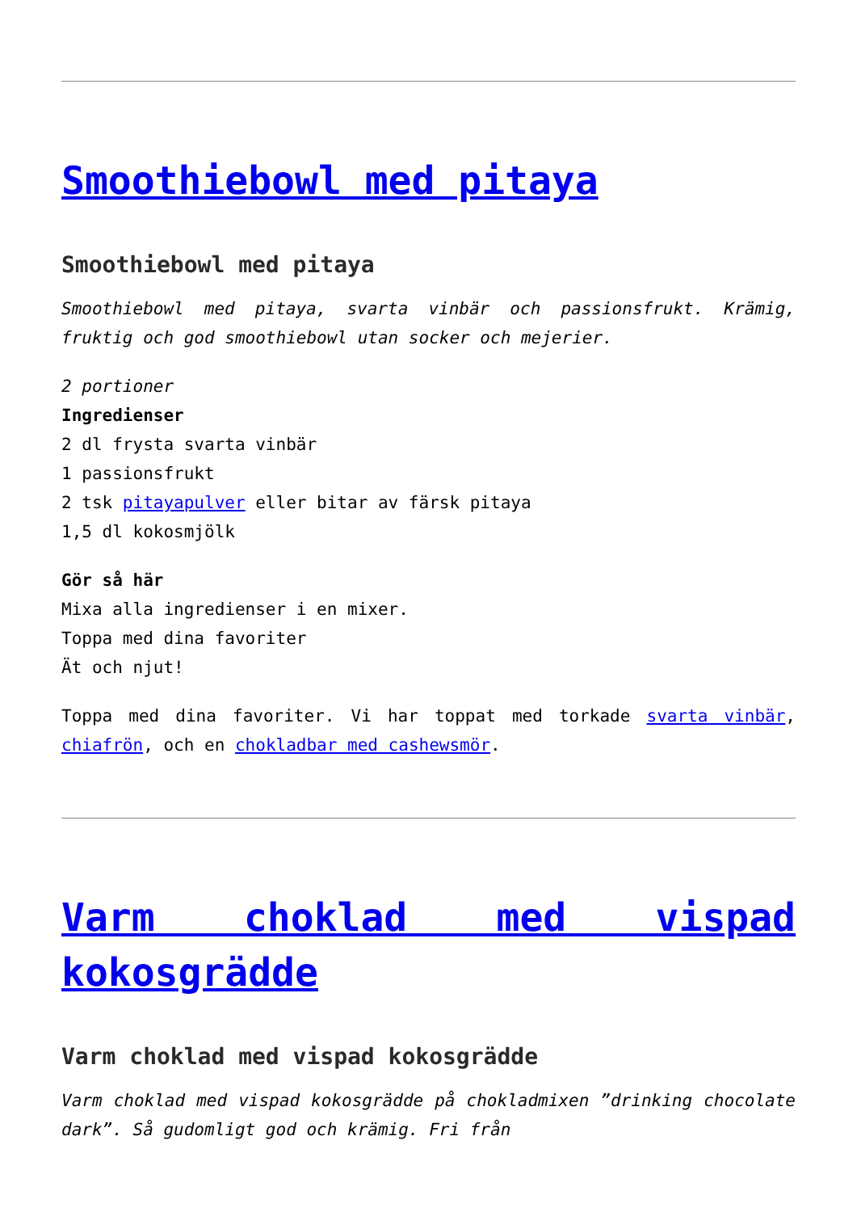Smoothiebowl med pitaya
Smoothiebowl med pitaya
Smoothiebowl med pitaya, svarta vinbär och passionsfrukt. Krämig, fruktig och god smoothiebowl utan socker och mejerier.
2 portioner
Ingredienser
2 dl frysta svarta vinbär
1 passionsfrukt
2 tsk pitayapulver eller bitar av färsk pitaya
1,5 dl kokosmjölk
Gör så här
Mixa alla ingredienser i en mixer.
Toppa med dina favoriter
Ät och njut!
Toppa med dina favoriter. Vi har toppat med torkade svarta vinbär, chiafrön, och en chokladbar med cashewsmör.
Varm choklad med vispad kokosgrädde
Varm choklad med vispad kokosgrädde
Varm choklad med vispad kokosgrädde på chokladmixen ”drinking chocolate dark”. Så gudomligt god och krämig. Fri från